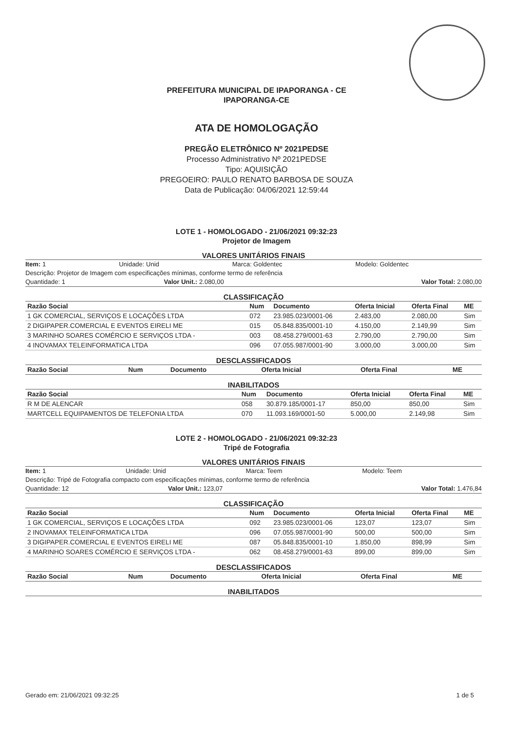PREFEITURA MUNICIPAL DE IPAPORANGA - CE
IPAPORANGA-CE
ATA DE HOMOLOGAÇÃO
PREGÃO ELETRÔNICO Nº 2021PEDSE
Processo Administrativo Nº 2021PEDSE
Tipo: AQUISIÇÃO
PREGOEIRO: PAULO RENATO BARBOSA DE SOUZA
Data de Publicação: 04/06/2021 12:59:44
LOTE 1 - HOMOLOGADO - 21/06/2021 09:32:23
Projetor de Imagem
VALORES UNITÁRIOS FINAIS
Item: 1 Unidade: Unid Marca: Goldentec Modelo: Goldentec
Descrição: Projetor de Imagem com especificações mínimas, conforme termo de referência
Quantidade: 1 Valor Unit.: 2.080,00 Valor Total: 2.080,00
CLASSIFICAÇÃO
| Razão Social | Num | Documento | Oferta Inicial | Oferta Final | ME |
| --- | --- | --- | --- | --- | --- |
| 1 GK COMERCIAL, SERVIÇOS E LOCAÇÕES LTDA | 072 | 23.985.023/0001-06 | 2.483,00 | 2.080,00 | Sim |
| 2 DIGIPAPER.COMERCIAL E EVENTOS EIRELI ME | 015 | 05.848.835/0001-10 | 4.150,00 | 2.149,99 | Sim |
| 3 MARINHO SOARES COMÉRCIO E SERVIÇOS LTDA - | 003 | 08.458.279/0001-63 | 2.790,00 | 2.790,00 | Sim |
| 4 INOVAMAX TELEINFORMATICA LTDA | 096 | 07.055.987/0001-90 | 3.000,00 | 3.000,00 | Sim |
DESCLASSIFICADOS
| Razão Social | Num | Documento | Oferta Inicial | Oferta Final | ME |
| --- | --- | --- | --- | --- | --- |
INABILITADOS
| Razão Social | Num | Documento | Oferta Inicial | Oferta Final | ME |
| --- | --- | --- | --- | --- | --- |
| R M DE ALENCAR | 058 | 30.879.185/0001-17 | 850,00 | 850,00 | Sim |
| MARTCELL EQUIPAMENTOS DE TELEFONIA LTDA | 070 | 11.093.169/0001-50 | 5.000,00 | 2.149,98 | Sim |
LOTE 2 - HOMOLOGADO - 21/06/2021 09:32:23
Tripé de Fotografia
VALORES UNITÁRIOS FINAIS
Item: 1 Unidade: Unid Marca: Teem Modelo: Teem
Descrição: Tripé de Fotografia compacto com especificações mínimas, conforme termo de referência
Quantidade: 12 Valor Unit.: 123,07 Valor Total: 1.476,84
CLASSIFICAÇÃO
| Razão Social | Num | Documento | Oferta Inicial | Oferta Final | ME |
| --- | --- | --- | --- | --- | --- |
| 1 GK COMERCIAL, SERVIÇOS E LOCAÇÕES LTDA | 092 | 23.985.023/0001-06 | 123,07 | 123,07 | Sim |
| 2 INOVAMAX TELEINFORMATICA LTDA | 096 | 07.055.987/0001-90 | 500,00 | 500,00 | Sim |
| 3 DIGIPAPER.COMERCIAL E EVENTOS EIRELI ME | 087 | 05.848.835/0001-10 | 1.850,00 | 898,99 | Sim |
| 4 MARINHO SOARES COMÉRCIO E SERVIÇOS LTDA - | 062 | 08.458.279/0001-63 | 899,00 | 899,00 | Sim |
DESCLASSIFICADOS
| Razão Social | Num | Documento | Oferta Inicial | Oferta Final | ME |
| --- | --- | --- | --- | --- | --- |
INABILITADOS
Gerado em: 21/06/2021 09:32:25 1 de 5